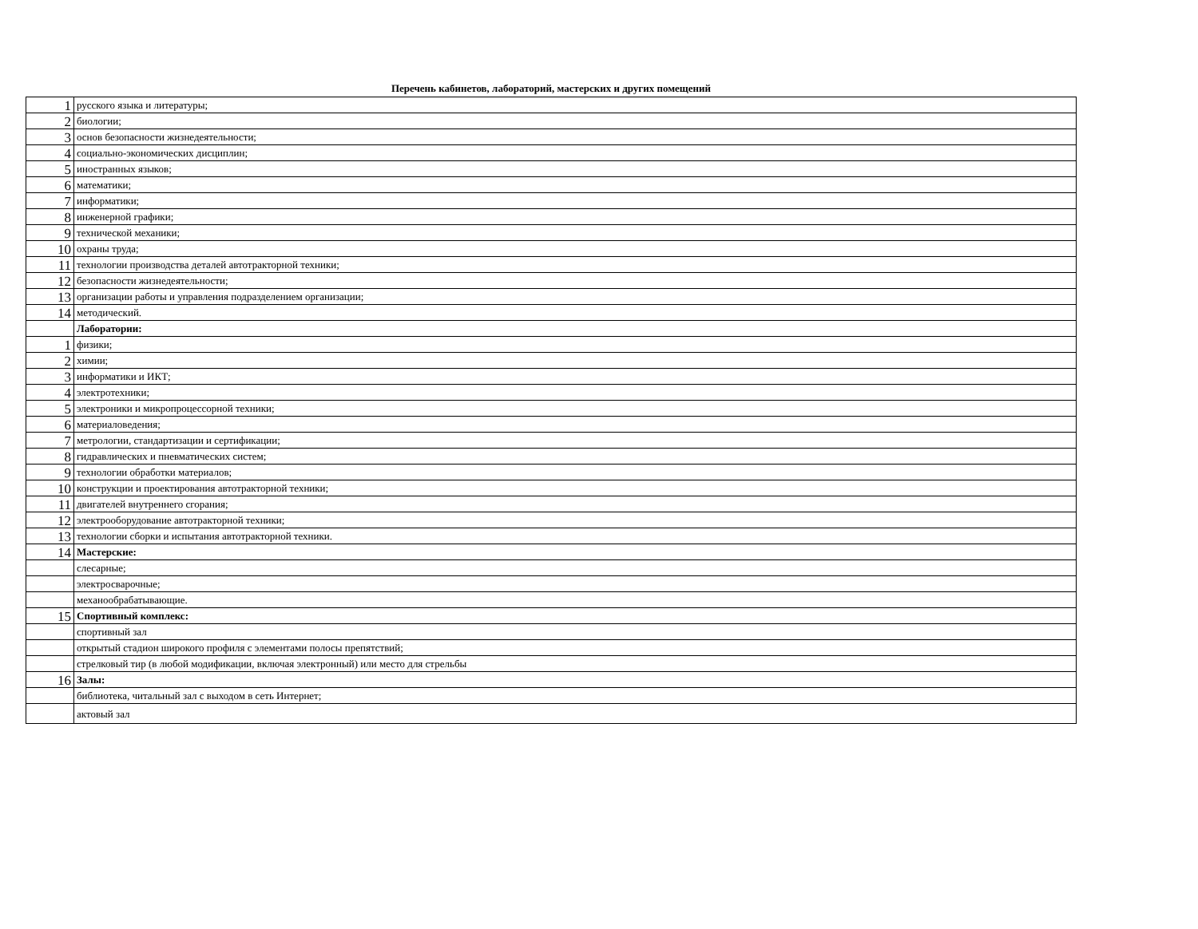Перечень кабинетов, лабораторий, мастерских и других помещений
| 1 | русского языка и литературы; |
| 2 | биологии; |
| 3 | основ безопасности жизнедеятельности; |
| 4 | социально-экономических дисциплин; |
| 5 | иностранных языков; |
| 6 | математики; |
| 7 | информатики; |
| 8 | инженерной графики; |
| 9 | технической механики; |
| 10 | охраны труда; |
| 11 | технологии производства деталей автотракторной техники; |
| 12 | безопасности жизнедеятельности; |
| 13 | организации работы и управления подразделением организации; |
| 14 | методический. |
| | Лаборатории: |
| 1 | физики; |
| 2 | химии; |
| 3 | информатики и ИКТ; |
| 4 | электротехники; |
| 5 | электроники и микропроцессорной техники; |
| 6 | материаловедения; |
| 7 | метрологии, стандартизации и сертификации; |
| 8 | гидравлических и пневматических систем; |
| 9 | технологии обработки материалов; |
| 10 | конструкции и проектирования автотракторной техники; |
| 11 | двигателей внутреннего сгорания; |
| 12 | электрооборудование автотракторной техники; |
| 13 | технологии сборки и испытания автотракторной техники. |
| 14 | Мастерские: |
| | слесарные; |
| | электросварочные; |
| | механообрабатывающие. |
| 15 | Спортивный комплекс: |
| | спортивный зал |
| | открытый стадион широкого профиля с элементами полосы препятствий; |
| | стрелковый тир (в любой модификации, включая электронный) или место для стрельбы |
| 16 | Залы: |
| | библиотека, читальный зал с выходом в сеть Интернет; |
| | актовый зал |